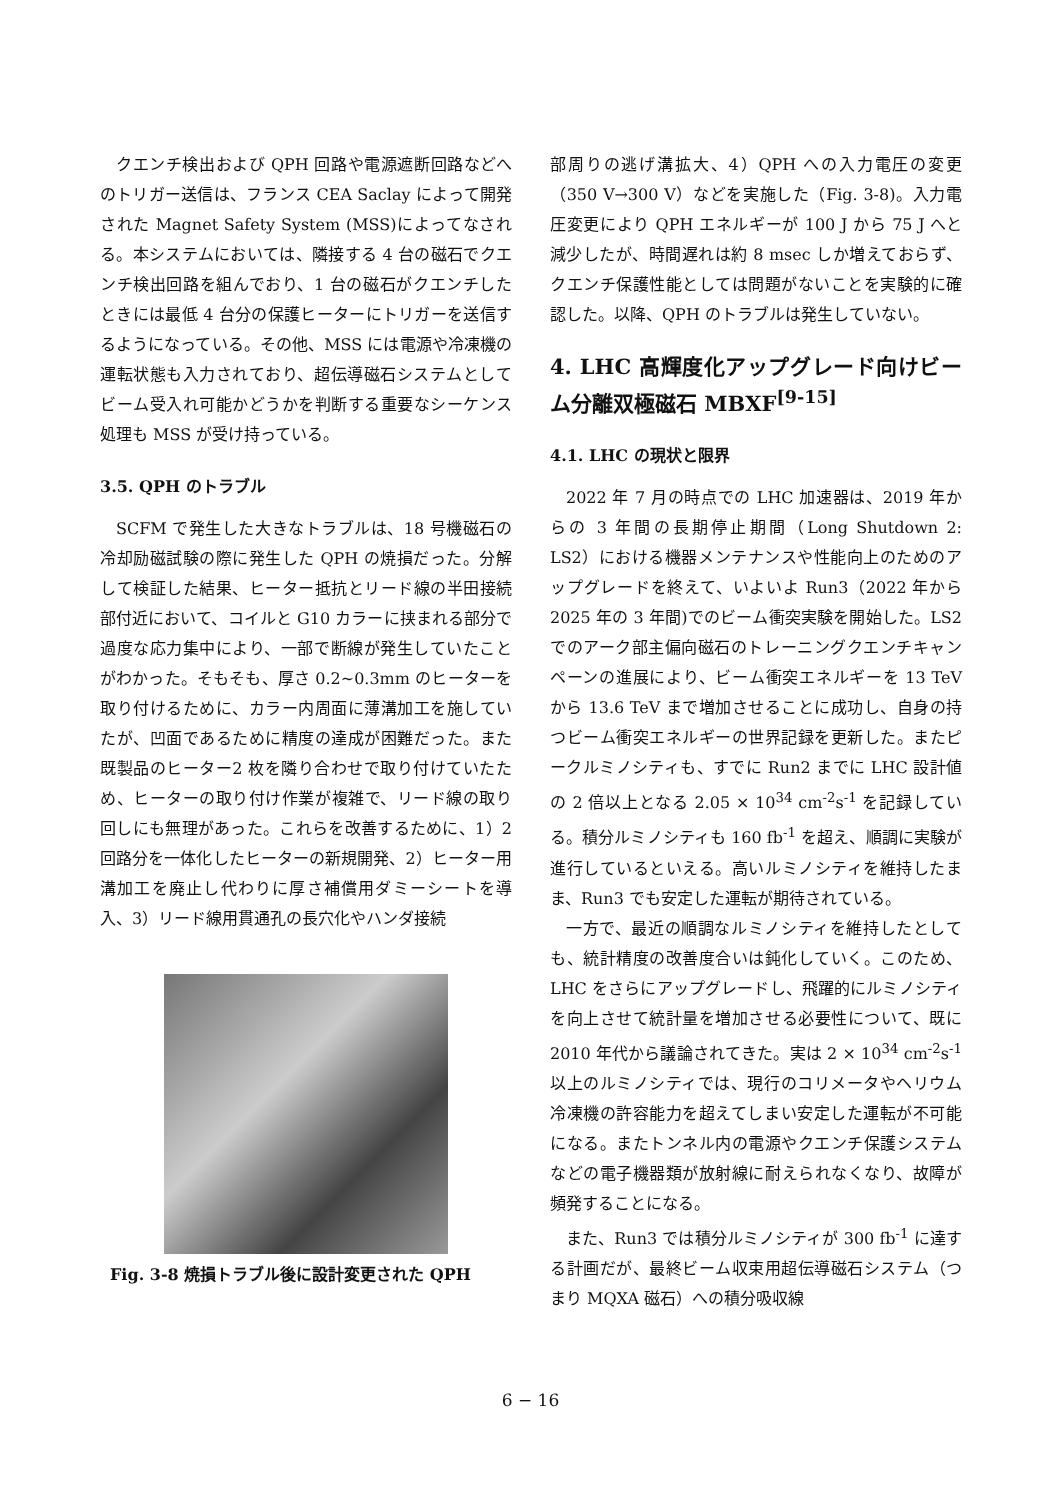クエンチ検出および QPH 回路や電源遮断回路などへのトリガー送信は、フランス CEA Saclay によって開発された Magnet Safety System (MSS)によってなされる。本システムにおいては、隣接する 4 台の磁石でクエンチ検出回路を組んでおり、1 台の磁石がクエンチしたときには最低 4 台分の保護ヒーターにトリガーを送信するようになっている。その他、MSS には電源や冷凍機の運転状態も入力されており、超伝導磁石システムとしてビーム受入れ可能かどうかを判断する重要なシーケンス処理も MSS が受け持っている。
3.5. QPH のトラブル
SCFM で発生した大きなトラブルは、18 号機磁石の冷却励磁試験の際に発生した QPH の焼損だった。分解して検証した結果、ヒーター抵抗とリード線の半田接続部付近において、コイルと G10 カラーに挟まれる部分で過度な応力集中により、一部で断線が発生していたことがわかった。そもそも、厚さ 0.2~0.3mm のヒーターを取り付けるために、カラー内周面に薄溝加工を施していたが、凹面であるために精度の達成が困難だった。また既製品のヒーター2 枚を隣り合わせで取り付けていたため、ヒーターの取り付け作業が複雑で、リード線の取り回しにも無理があった。これらを改善するために、1）2 回路分を一体化したヒーターの新規開発、2）ヒーター用溝加工を廃止し代わりに厚さ補償用ダミーシートを導入、3）リード線用貫通孔の長穴化やハンダ接続
Fig. 3-8 焼損トラブル後に設計変更された QPH
部周りの逃げ溝拡大、4）QPH への入力電圧の変更（350 V→300 V）などを実施した（Fig. 3-8)。入力電圧変更により QPH エネルギーが 100 J から 75 J へと減少したが、時間遅れは約 8 msec しか増えておらず、クエンチ保護性能としては問題がないことを実験的に確認した。以降、QPH のトラブルは発生していない。
4. LHC 高輝度化アップグレード向けビーム分離双極磁石 MBXF<sup>[9-15]</sup>
4.1. LHC の現状と限界
2022 年 7 月の時点での LHC 加速器は、2019 年からの 3 年間の長期停止期間（Long Shutdown 2: LS2）における機器メンテナンスや性能向上のためのアップグレードを終えて、いよいよ Run3（2022 年から 2025 年の 3 年間)でのビーム衝突実験を開始した。LS2 でのアーク部主偏向磁石のトレーニングクエンチキャンペーンの進展により、ビーム衝突エネルギーを 13 TeV から 13.6 TeV まで増加させることに成功し、自身の持つビーム衝突エネルギーの世界記録を更新した。またピークルミノシティも、すでに Run2 までに LHC 設計値の 2 倍以上となる 2.05 × 10<sup>34</sup> cm<sup>-2</sup>s<sup>-1</sup> を記録している。積分ルミノシティも 160 fb<sup>-1</sup> を超え、順調に実験が進行しているといえる。高いルミノシティを維持したまま、Run3 でも安定した運転が期待されている。
一方で、最近の順調なルミノシティを維持したとしても、統計精度の改善度合いは鈍化していく。このため、LHC をさらにアップグレードし、飛躍的にルミノシティを向上させて統計量を増加させる必要性について、既に 2010 年代から議論されてきた。実は 2 × 10<sup>34</sup> cm<sup>-2</sup>s<sup>-1</sup> 以上のルミノシティでは、現行のコリメータやヘリウム冷凍機の許容能力を超えてしまい安定した運転が不可能になる。またトンネル内の電源やクエンチ保護システムなどの電子機器類が放射線に耐えられなくなり、故障が頻発することになる。
また、Run3 では積分ルミノシティが 300 fb<sup>-1</sup> に達する計画だが、最終ビーム収束用超伝導磁石システム（つまり MQXA 磁石）への積分吸収線
6 − 16